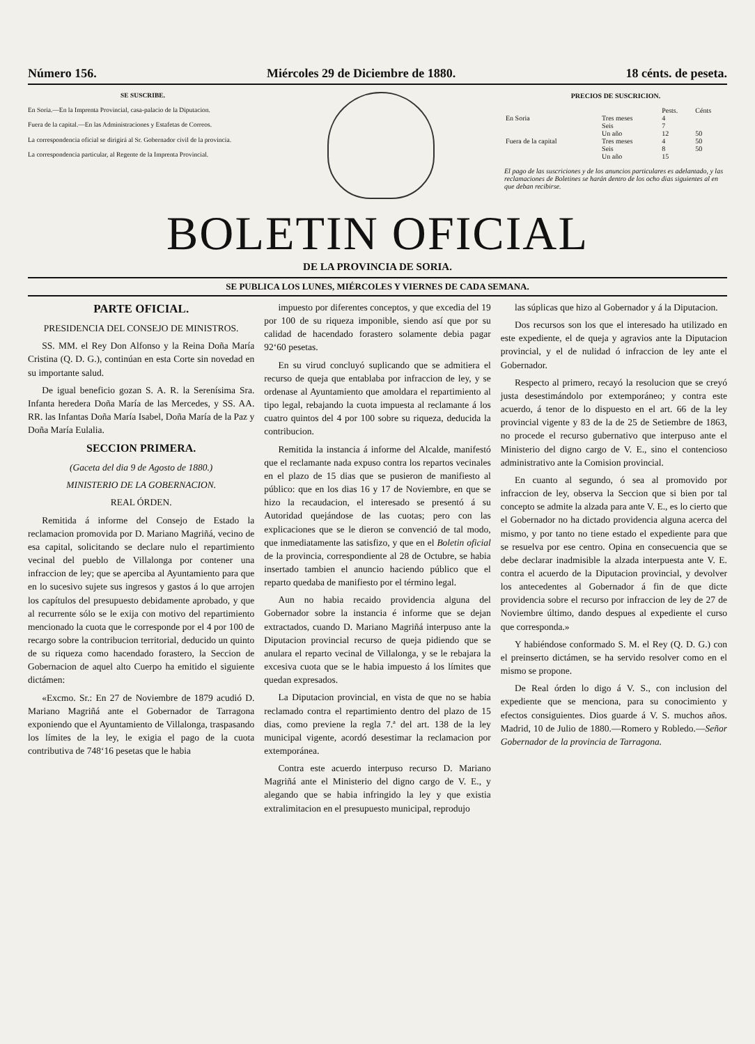Número 156. Miércoles 29 de Diciembre de 1880. 18 cénts. de peseta.
SE SUSCRIBE.
En Soria.—En la Imprenta Provincial, casa-palacio de la Diputacion.
Fuera de la capital.—En las Administraciones y Estafetas de Correos.
La correspondencia oficial se dirigirá al Sr. Gobernador civil de la provincia.
La correspondencia particular, al Regente de la Imprenta Provincial.
PRECIOS DE SUSCRICION.
| | | Pests. | Cénts |
| En Soria | Tres meses | 4 | |
| | Seis | 7 | |
| | Un año | 12 | 50 |
| Fuera de la capital | Tres meses | 4 | 50 |
| | Seis | 8 | 50 |
| | Un año | 15 | |
El pago de las suscriciones y de los anuncios particulares es adelantado, y las reclamaciones de Boletines se harán dentro de los ocho dias siguientes al en que deban recibirse.
BOLETIN OFICIAL
DE LA PROVINCIA DE SORIA.
SE PUBLICA LOS LUNES, MIÉRCOLES Y VIERNES DE CADA SEMANA.
PARTE OFICIAL.
PRESIDENCIA DEL CONSEJO DE MINISTROS.
SS. MM. el Rey Don Alfonso y la Reina Doña María Cristina (Q. D. G.), continúan en esta Corte sin novedad en su importante salud.
De igual beneficio gozan S. A. R. la Serenísima Sra. Infanta heredera Doña María de las Mercedes, y SS. AA. RR. las Infantas Doña María Isabel, Doña María de la Paz y Doña María Eulalia.
SECCION PRIMERA.
(Gaceta del dia 9 de Agosto de 1880.)
MINISTERIO DE LA GOBERNACION.
REAL ÓRDEN.
Remitida á informe del Consejo de Estado la reclamacion promovida por D. Mariano Magriñá, vecino de esa capital, solicitando se declare nulo el repartimiento vecinal del pueblo de Villalonga por contener una infraccion de ley; que se aperciba al Ayuntamiento para que en lo sucesivo sujete sus ingresos y gastos á lo que arrojen los capítulos del presupuesto debidamente aprobado, y que al recurrente sólo se le exija con motivo del repartimiento mencionado la cuota que le corresponde por el 4 por 100 de recargo sobre la contribucion territorial, deducido un quinto de su riqueza como hacendado forastero, la Seccion de Gobernacion de aquel alto Cuerpo ha emitido el siguiente dictámen:
«Excmo. Sr.: En 27 de Noviembre de 1879 acudió D. Mariano Magriñá ante el Gobernador de Tarragona exponiendo que el Ayuntamiento de Villalonga, traspasando los límites de la ley, le exigia el pago de la cuota contributiva de 748‘16 pesetas que le habia
impuesto por diferentes conceptos, y que excedia del 19 por 100 de su riqueza imponible, siendo así que por su calidad de hacendado forastero solamente debia pagar 92‘60 pesetas.
En su virud concluyó suplicando que se admitiera el recurso de queja que entablaba por infraccion de ley, y se ordenase al Ayuntamiento que amoldara el repartimiento al tipo legal, rebajando la cuota impuesta al reclamante á los cuatro quintos del 4 por 100 sobre su riqueza, deducida la contribucion.
Remitida la instancia á informe del Alcalde, manifestó que el reclamante nada expuso contra los repartos vecinales en el plazo de 15 dias que se pusieron de manifiesto al público: que en los dias 16 y 17 de Noviembre, en que se hizo la recaudacion, el interesado se presentó á su Autoridad quejándose de las cuotas; pero con las explicaciones que se le dieron se convenció de tal modo, que inmediatamente las satisfizo, y que en el Boletin oficial de la provincia, correspondiente al 28 de Octubre, se habia insertado tambien el anuncio haciendo público que el reparto quedaba de manifiesto por el término legal.
Aun no habia recaido providencia alguna del Gobernador sobre la instancia é informe que se dejan extractados, cuando D. Mariano Magriñá interpuso ante la Diputacion provincial recurso de queja pidiendo que se anulara el reparto vecinal de Villalonga, y se le rebajara la excesiva cuota que se le habia impuesto á los límites que quedan expresados.
La Diputacion provincial, en vista de que no se habia reclamado contra el repartimiento dentro del plazo de 15 dias, como previene la regla 7.ª del art. 138 de la ley municipal vigente, acordó desestimar la reclamacion por extemporánea.
Contra este acuerdo interpuso recurso D. Mariano Magriñá ante el Ministerio del digno cargo de V. E., y alegando que se habia infringido la ley y que existia extralimitacion en el presupuesto municipal, reprodujo
las súplicas que hizo al Gobernador y á la Diputacion.
Dos recursos son los que el interesado ha utilizado en este expediente, el de queja y agravios ante la Diputacion provincial, y el de nulidad ó infraccion de ley ante el Gobernador.
Respecto al primero, recayó la resolucion que se creyó justa desestimándolo por extemporáneo; y contra este acuerdo, á tenor de lo dispuesto en el art. 66 de la ley provincial vigente y 83 de la de 25 de Setiembre de 1863, no procede el recurso gubernativo que interpuso ante el Ministerio del digno cargo de V. E., sino el contencioso administrativo ante la Comision provincial.
En cuanto al segundo, ó sea al promovido por infraccion de ley, observa la Seccion que si bien por tal concepto se admite la alzada para ante V. E., es lo cierto que el Gobernador no ha dictado providencia alguna acerca del mismo, y por tanto no tiene estado el expediente para que se resuelva por ese centro. Opina en consecuencia que se debe declarar inadmisible la alzada interpuesta ante V. E. contra el acuerdo de la Diputacion provincial, y devolver los antecedentes al Gobernador á fin de que dicte providencia sobre el recurso por infraccion de ley de 27 de Noviembre último, dando despues al expediente el curso que corresponda.»
Y habiéndose conformado S. M. el Rey (Q. D. G.) con el preinserto dictámen, se ha servido resolver como en el mismo se propone.
De Real órden lo digo á V. S., con inclusion del expediente que se menciona, para su conocimiento y efectos consiguientes. Dios guarde á V. S. muchos años. Madrid, 10 de Julio de 1880.—Romero y Robledo.—Señor Gobernador de la provincia de Tarragona.